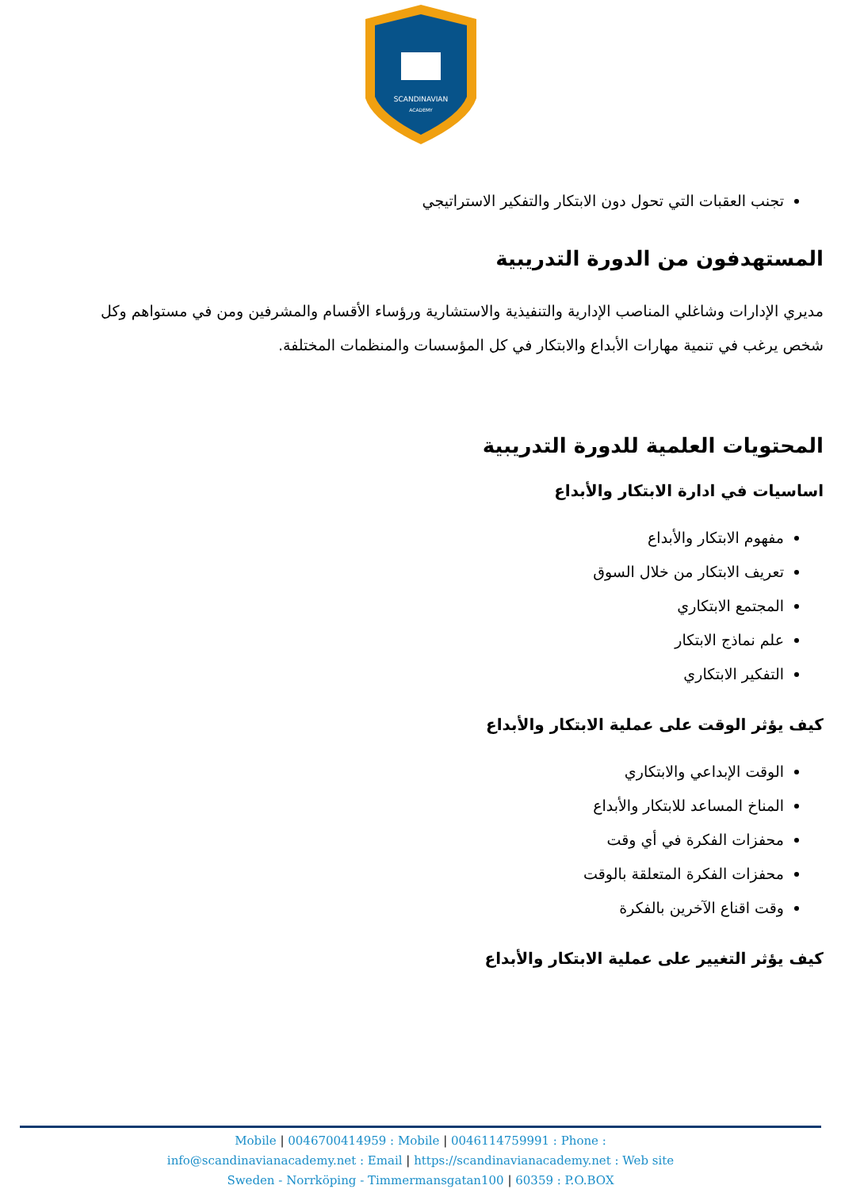SCANDINAVIAN
ACADEMY
تجنب العقبات التي تحول دون الابتكار والتفكير الاستراتيجي
المستهدفون من الدورة التدريبية
مديري الإدارات وشاغلي المناصب الإدارية والتنفيذية والاستشارية ورؤساء الأقسام والمشرفين ومن في مستواهم وكل شخص يرغب في تنمية مهارات الأبداع والابتكار في كل المؤسسات والمنظمات المختلفة.
المحتويات العلمية للدورة التدريبية
اساسيات في ادارة الابتكار والأبداع
مفهوم الابتكار والأبداع
تعريف الابتكار من خلال السوق
المجتمع الابتكاري
علم نماذج الابتكار
التفكير الابتكاري
كيف يؤثر الوقت على عملية الابتكار والأبداع
الوقت الإبداعي والابتكاري
المناخ المساعد للابتكار والأبداع
محفزات الفكرة في أي وقت
محفزات الفكرة المتعلقة بالوقت
وقت اقناع الآخرين بالفكرة
كيف يؤثر التغيير على عملية الابتكار والأبداع
Mobile | 0046700414959 : Mobile | 0046114759991 : Phone :
info@scandinavianacademy.net : Email | https://scandinavianacademy.net : Web site
Sweden - Norrköping - Timmermansgatan100 | 60359 : P.O.BOX